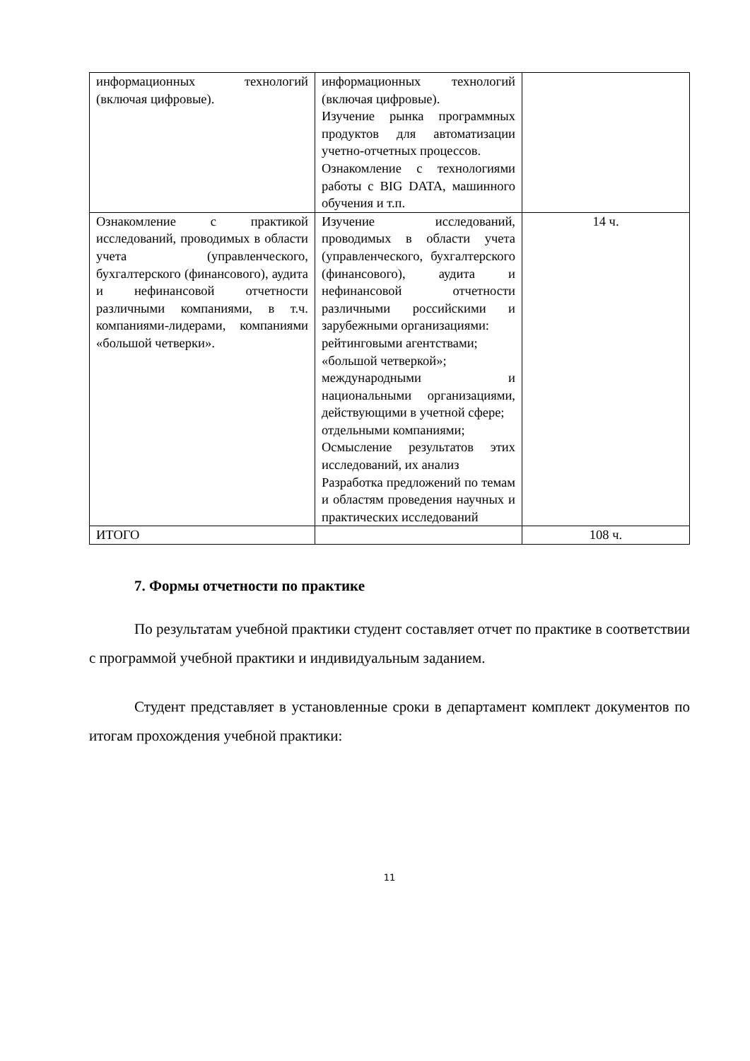| информационных технологий (включая цифровые). | информационных технологий (включая цифровые). Изучение рынка программных продуктов для автоматизации учетно-отчетных процессов. Ознакомление с технологиями работы с BIG DATA, машинного обучения и т.п. | |
| Ознакомление с практикой исследований, проводимых в области учета (управленческого, бухгалтерского (финансового), аудита и нефинансовой отчетности различными компаниями, в т.ч. компаниями-лидерами, компаниями «большой четверки». | Изучение исследований, проводимых в области учета (управленческого, бухгалтерского (финансового), аудита и нефинансовой отчетности различными российскими и зарубежными организациями: рейтинговыми агентствами; «большой четверкой»; международными и национальными организациями, действующими в учетной сфере; отдельными компаниями; Осмысление результатов этих исследований, их анализ Разработка предложений по темам и областям проведения научных и практических исследований | 14 ч. |
| ИТОГО | | 108 ч. |
7. Формы отчетности по практике
По результатам учебной практики студент составляет отчет по практике в соответствии с программой учебной практики и индивидуальным заданием.
Студент представляет в установленные сроки в департамент комплект документов по итогам прохождения учебной практики:
11